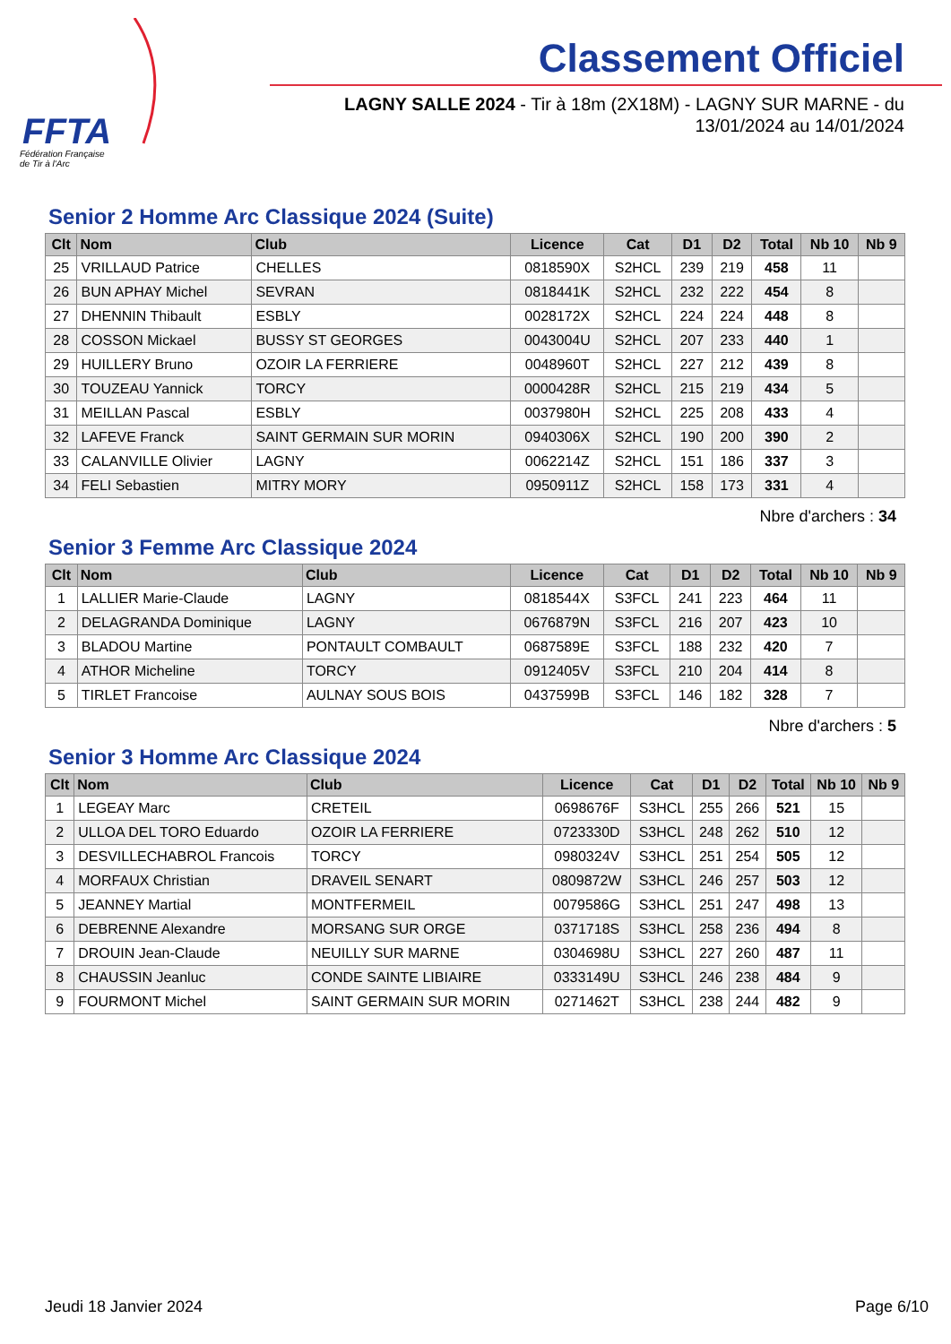FFTA
Fédération Française
de Tir à l'Arc
Classement Officiel
LAGNY SALLE 2024 - Tir à 18m (2X18M) - LAGNY SUR MARNE - du 13/01/2024 au 14/01/2024
Senior 2 Homme Arc Classique 2024 (Suite)
| Clt | Nom | Club | Licence | Cat | D1 | D2 | Total | Nb 10 | Nb 9 |
| --- | --- | --- | --- | --- | --- | --- | --- | --- | --- |
| 25 | VRILLAUD Patrice | CHELLES | 0818590X | S2HCL | 239 | 219 | 458 | 11 | |
| 26 | BUN APHAY Michel | SEVRAN | 0818441K | S2HCL | 232 | 222 | 454 | 8 | |
| 27 | DHENNIN Thibault | ESBLY | 0028172X | S2HCL | 224 | 224 | 448 | 8 | |
| 28 | COSSON Mickael | BUSSY ST GEORGES | 0043004U | S2HCL | 207 | 233 | 440 | 1 | |
| 29 | HUILLERY Bruno | OZOIR LA FERRIERE | 0048960T | S2HCL | 227 | 212 | 439 | 8 | |
| 30 | TOUZEAU Yannick | TORCY | 0000428R | S2HCL | 215 | 219 | 434 | 5 | |
| 31 | MEILLAN Pascal | ESBLY | 0037980H | S2HCL | 225 | 208 | 433 | 4 | |
| 32 | LAFEVE Franck | SAINT GERMAIN SUR MORIN | 0940306X | S2HCL | 190 | 200 | 390 | 2 | |
| 33 | CALANVILLE Olivier | LAGNY | 0062214Z | S2HCL | 151 | 186 | 337 | 3 | |
| 34 | FELI Sebastien | MITRY MORY | 0950911Z | S2HCL | 158 | 173 | 331 | 4 | |
Nbre d'archers : 34
Senior 3 Femme Arc Classique 2024
| Clt | Nom | Club | Licence | Cat | D1 | D2 | Total | Nb 10 | Nb 9 |
| --- | --- | --- | --- | --- | --- | --- | --- | --- | --- |
| 1 | LALLIER Marie-Claude | LAGNY | 0818544X | S3FCL | 241 | 223 | 464 | 11 | |
| 2 | DELAGRANDA Dominique | LAGNY | 0676879N | S3FCL | 216 | 207 | 423 | 10 | |
| 3 | BLADOU Martine | PONTAULT COMBAULT | 0687589E | S3FCL | 188 | 232 | 420 | 7 | |
| 4 | ATHOR Micheline | TORCY | 0912405V | S3FCL | 210 | 204 | 414 | 8 | |
| 5 | TIRLET Francoise | AULNAY SOUS BOIS | 0437599B | S3FCL | 146 | 182 | 328 | 7 | |
Nbre d'archers : 5
Senior 3 Homme Arc Classique 2024
| Clt | Nom | Club | Licence | Cat | D1 | D2 | Total | Nb 10 | Nb 9 |
| --- | --- | --- | --- | --- | --- | --- | --- | --- | --- |
| 1 | LEGEAY Marc | CRETEIL | 0698676F | S3HCL | 255 | 266 | 521 | 15 | |
| 2 | ULLOA DEL TORO Eduardo | OZOIR LA FERRIERE | 0723330D | S3HCL | 248 | 262 | 510 | 12 | |
| 3 | DESVILLECHABROL Francois | TORCY | 0980324V | S3HCL | 251 | 254 | 505 | 12 | |
| 4 | MORFAUX Christian | DRAVEIL SENART | 0809872W | S3HCL | 246 | 257 | 503 | 12 | |
| 5 | JEANNEY Martial | MONTFERMEIL | 0079586G | S3HCL | 251 | 247 | 498 | 13 | |
| 6 | DEBRENNE Alexandre | MORSANG SUR ORGE | 0371718S | S3HCL | 258 | 236 | 494 | 8 | |
| 7 | DROUIN Jean-Claude | NEUILLY SUR MARNE | 0304698U | S3HCL | 227 | 260 | 487 | 11 | |
| 8 | CHAUSSIN Jeanluc | CONDE SAINTE LIBIAIRE | 0333149U | S3HCL | 246 | 238 | 484 | 9 | |
| 9 | FOURMONT Michel | SAINT GERMAIN SUR MORIN | 0271462T | S3HCL | 238 | 244 | 482 | 9 | |
Jeudi 18 Janvier 2024 Page 6/10